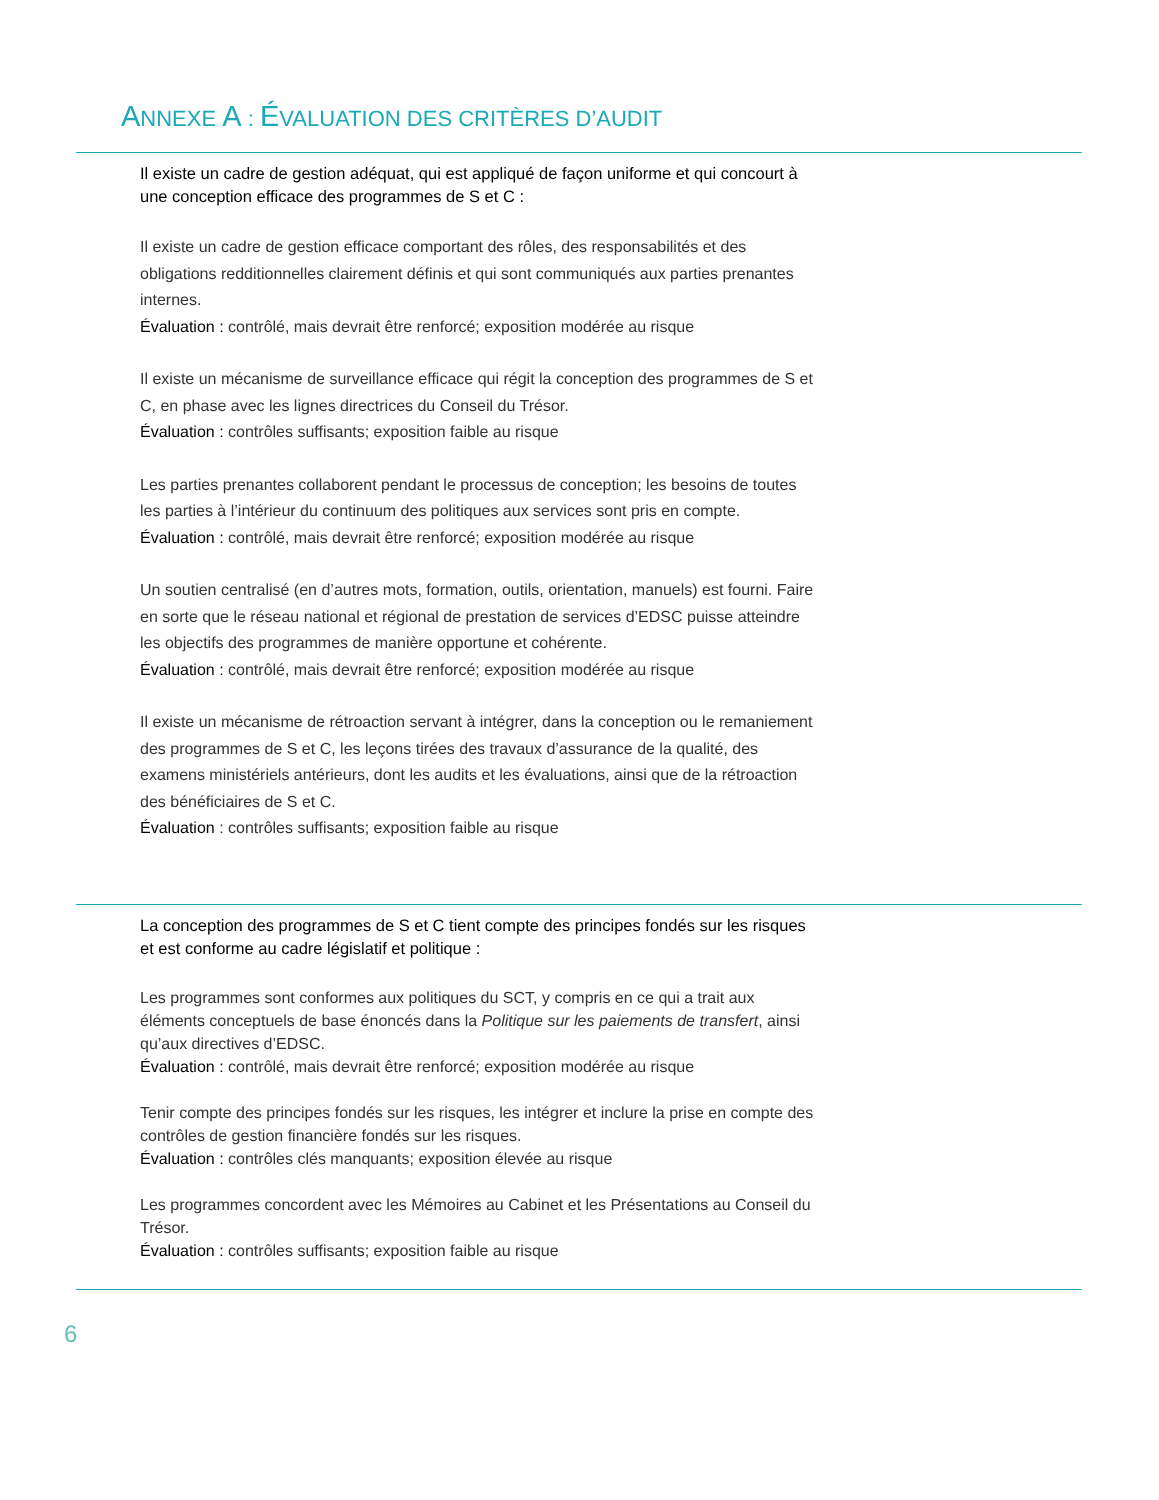ANNEXE A : ÉVALUATION DES CRITÈRES D’AUDIT
Il existe un cadre de gestion adéquat, qui est appliqué de façon uniforme et qui concourt à une conception efficace des programmes de S et C :
Il existe un cadre de gestion efficace comportant des rôles, des responsabilités et des obligations redditionnelles clairement définis et qui sont communiqués aux parties prenantes internes.
Évaluation : contrôlé, mais devrait être renforcé; exposition modérée au risque
Il existe un mécanisme de surveillance efficace qui régit la conception des programmes de S et C, en phase avec les lignes directrices du Conseil du Trésor.
Évaluation : contrôles suffisants; exposition faible au risque
Les parties prenantes collaborent pendant le processus de conception; les besoins de toutes les parties à l’intérieur du continuum des politiques aux services sont pris en compte.
Évaluation : contrôlé, mais devrait être renforcé; exposition modérée au risque
Un soutien centralisé (en d’autres mots, formation, outils, orientation, manuels) est fourni. Faire en sorte que le réseau national et régional de prestation de services d’EDSC puisse atteindre les objectifs des programmes de manière opportune et cohérente.
Évaluation : contrôlé, mais devrait être renforcé; exposition modérée au risque
Il existe un mécanisme de rétroaction servant à intégrer, dans la conception ou le remaniement des programmes de S et C, les leçons tirées des travaux d’assurance de la qualité, des examens ministériels antérieurs, dont les audits et les évaluations, ainsi que de la rétroaction des bénéficiaires de S et C.
Évaluation : contrôles suffisants; exposition faible au risque
La conception des programmes de S et C tient compte des principes fondés sur les risques et est conforme au cadre législatif et politique :
Les programmes sont conformes aux politiques du SCT, y compris en ce qui a trait aux éléments conceptuels de base énoncés dans la Politique sur les paiements de transfert, ainsi qu’aux directives d’EDSC.
Évaluation : contrôlé, mais devrait être renforcé; exposition modérée au risque
Tenir compte des principes fondés sur les risques, les intégrer et inclure la prise en compte des contrôles de gestion financière fondés sur les risques.
Évaluation : contrôles clés manquants; exposition élevée au risque
Les programmes concordent avec les Mémoires au Cabinet et les Présentations au Conseil du Trésor.
Évaluation : contrôles suffisants; exposition faible au risque
6